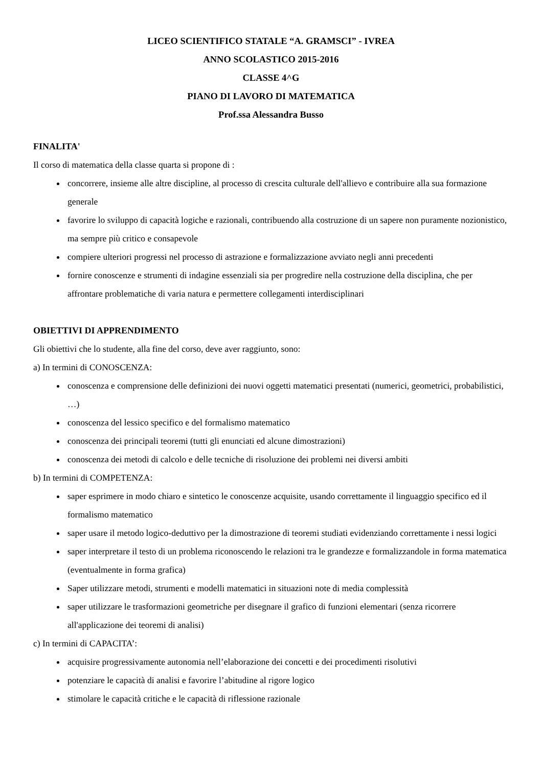LICEO SCIENTIFICO STATALE “A. GRAMSCI” - IVREA
ANNO SCOLASTICO 2015-2016
CLASSE 4^G
PIANO DI LAVORO DI MATEMATICA
Prof.ssa Alessandra Busso
FINALITA'
Il corso di matematica della classe quarta si propone di :
concorrere, insieme alle altre discipline, al processo di crescita culturale dell'allievo e contribuire alla sua formazione generale
favorire lo sviluppo di capacità logiche e razionali, contribuendo alla costruzione di un sapere non puramente nozionistico, ma sempre più critico e consapevole
compiere ulteriori progressi nel processo di astrazione e formalizzazione avviato negli anni precedenti
fornire conoscenze e strumenti di indagine essenziali sia per progredire nella costruzione della disciplina, che per affrontare problematiche di varia natura e permettere collegamenti interdisciplinari
OBIETTIVI DI APPRENDIMENTO
Gli obiettivi che lo studente, alla fine del corso, deve aver raggiunto, sono:
a) In termini di CONOSCENZA:
conoscenza e comprensione delle definizioni dei nuovi oggetti matematici presentati (numerici, geometrici, probabilistici, …)
conoscenza del lessico specifico e del formalismo matematico
conoscenza dei principali teoremi (tutti gli enunciati ed alcune dimostrazioni)
conoscenza dei metodi di calcolo e delle tecniche di risoluzione dei problemi nei diversi ambiti
b) In termini di COMPETENZA:
saper esprimere in modo chiaro e sintetico le conoscenze acquisite, usando correttamente il linguaggio specifico ed il formalismo matematico
saper usare il metodo logico-deduttivo per la dimostrazione di teoremi studiati evidenziando correttamente i nessi logici
saper interpretare il testo di un problema riconoscendo le relazioni tra le grandezze e formalizzandole in forma matematica (eventualmente in forma grafica)
Saper utilizzare metodi, strumenti e modelli matematici in situazioni note di media complessità
saper utilizzare le trasformazioni geometriche per disegnare il grafico di funzioni elementari (senza ricorrere all'applicazione dei teoremi di analisi)
c) In termini di CAPACITA’:
acquisire progressivamente autonomia nell’elaborazione dei concetti e dei procedimenti risolutivi
potenziare le capacità di analisi e favorire l’abitudine al rigore logico
stimolare le capacità critiche e le capacità di riflessione razionale